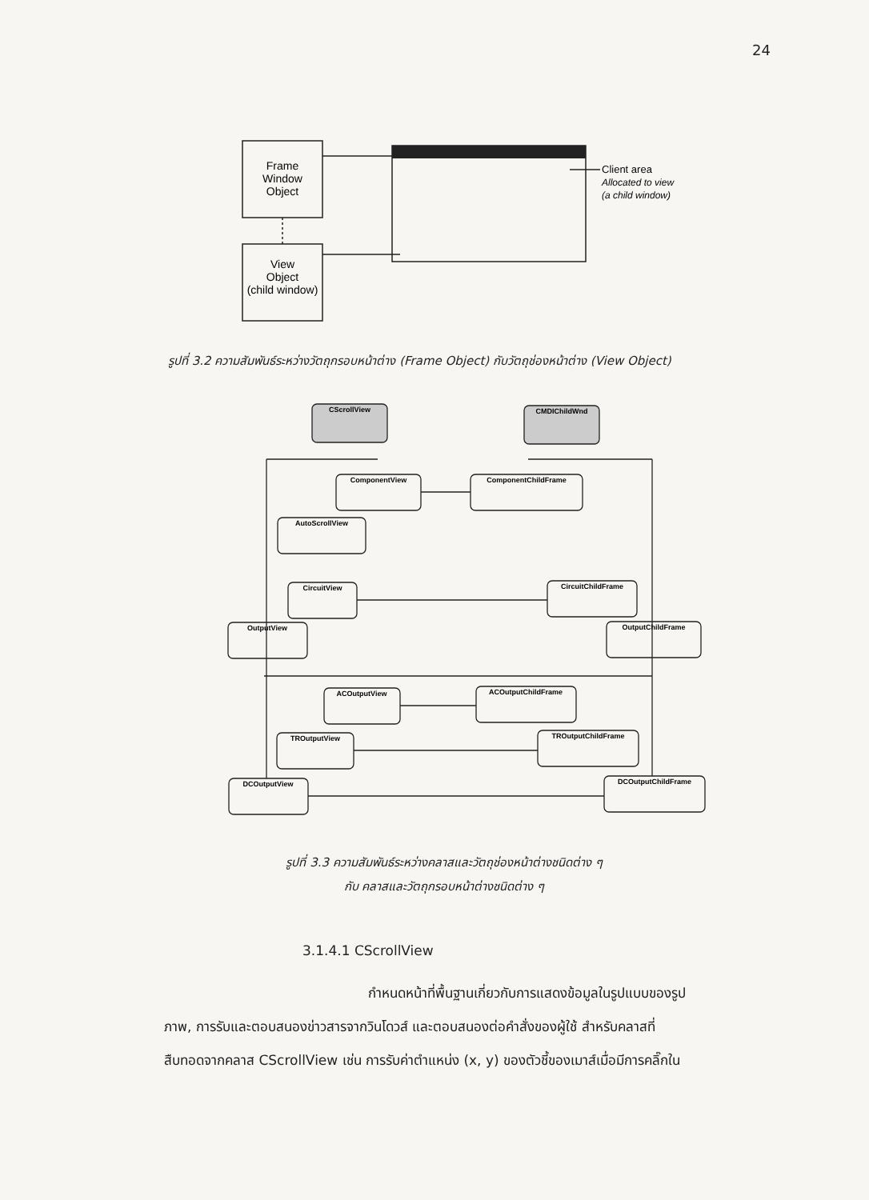24
Frame
Window
Object
View
Object
(child window)
Client area
Allocated to view
(a child window)
CScrollView
CMDIChildWnd
ComponentView
ComponentChildFrame
AutoScrollView
CircuitView
CircuitChildFrame
OutputView
OutputChildFrame
ACOutputView
ACOutputChildFrame
TROutputView
TROutputChildFrame
DCOutputView
DCOutputChildFrame
รูปที่ 3.2 ความสัมพันธ์ระหว่างวัตถุกรอบหน้าต่าง (Frame Object) กับวัตถุช่องหน้าต่าง (View Object)
รูปที่ 3.3 ความสัมพันธ์ระหว่างคลาสและวัตถุช่องหน้าต่างชนิดต่าง ๆ
กับ คลาสและวัตถุกรอบหน้าต่างชนิดต่าง ๆ
3.1.4.1 CScrollView
กำหนดหน้าที่พื้นฐานเกี่ยวกับการแสดงข้อมูลในรูปแบบของรูป
ภาพ, การรับและตอบสนองข่าวสารจากวินโดวส์ และตอบสนองต่อคำสั่งของผู้ใช้ สำหรับคลาสที่
สืบทอดจากคลาส CScrollView เช่น การรับค่าตำแหน่ง (x, y) ของตัวชี้ของเมาส์เมื่อมีการคลิ๊กใน